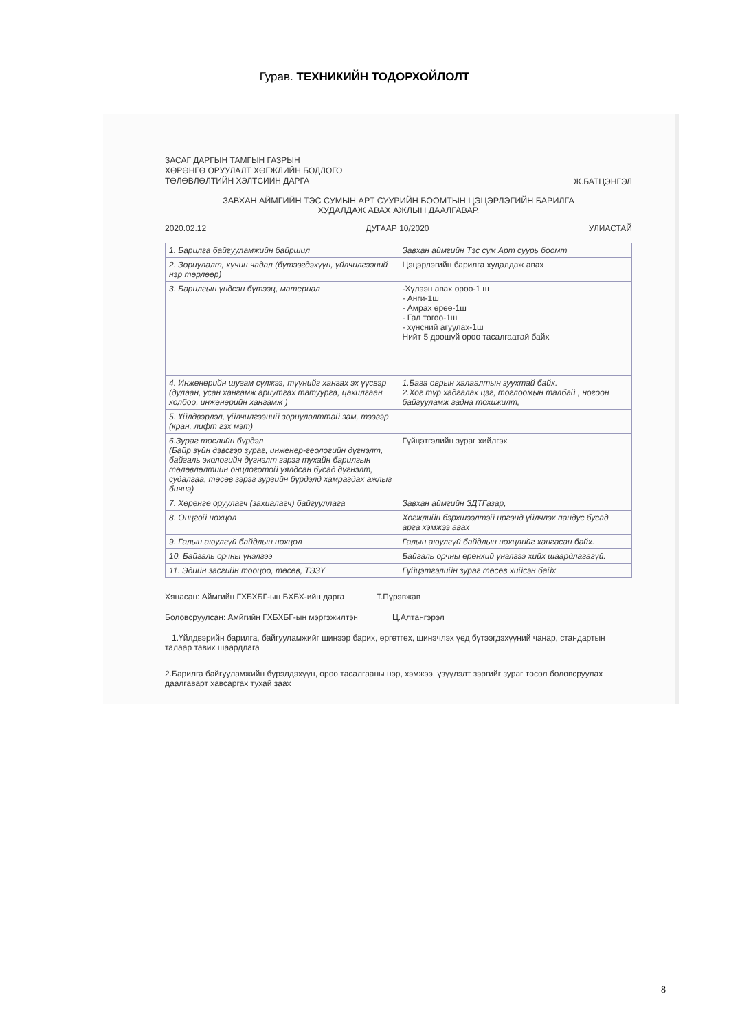Гурав. ТЕХНИКИЙН ТОДОРХОЙЛОЛТ
ЗАСАГ ДАРГЫН ТАМГЫН ГАЗРЫН
ХӨРӨНГӨ ОРУУЛАЛТ ХӨГЖЛИЙН БОДЛОГО
ТӨЛӨВЛӨЛТИЙН ХЭЛТСИЙН ДАРГА
Ж.БАТЦЭНГЭЛ
ЗАВХАН АЙМГИЙН ТЭС СУМЫН АРТ СУУРИЙН БООМТЫН ЦЭЦЭРЛЭГИЙН БАРИЛГА
ХУДАЛДАЖ АВАХ АЖЛЫН ДААЛГАВАР.
2020.02.12 ДУГААР 10/2020 УЛИАСТАЙ
| 1. Барилга байгууламжийн байршил | Завхан аймгийн Тэс сум Арт суурь боомт |
| 2. Зориулалт, хүчин чадал (бүтээгдэхүүн, үйлчилгээний нэр төрлөөр) | Цэцэрлэгийн барилга худалдаж авах |
| 3. Барилгын үндсэн бүтээц, материал | -Хүлээн авах өрөө-1 ш - Анги-1ш - Амрах өрөө-1ш - Гал тогоо-1ш - хүнсний агуулах-1ш Нийт 5 доошүй өрөө тасалгаатай байх |
| 4. Инженерийн шугам сүлжээ, түүнийг хангах эх үүсвэр (дулаан, усан хангамж ариутгах татуурга, цахилгаан холбоо, инженерийн хангамж ) | 1.Бага оврын халаалтын зуухтай байх. 2.Хог түр хадгалах цэг, тоглоомын талбай , ногоон байгууламж гадна тохижилт, |
| 5. Үйлдвэрлэл, үйлчилгээний зориулалттай зам, тээвэр (кран, лифт гэх мэт) | |
| 6.Зураг төслийн бүрдэл (Байр зүйн дэвсгэр зураг, инженер-геологийн дүгнэлт, байгаль экологийн дүгнэлт зэрэг тухайн барилгын төлөвлөлтийн онцлоготой уялдсан бусад дүгнэлт, судалгаа, төсөв зэрэг зургийн бүрдэлд хамрагдах ажлыг бичнэ) | Гүйцэтгэлийн зураг хийлгэх |
| 7. Хөрөнгө оруулагч (захиалагч) байгууллага | Завхан аймгийн ЗДТГазар, |
| 8. Онцгой нөхцөл | Хөгжлийн бэрхшээлтэй иргэнд үйлчлэх пандус бусад арга хэмжээ авах |
| 9. Галын аюулгүй байдлын нөхцөл | Галын аюулгүй байдлын нөхцлийг хангасан байх. |
| 10. Байгаль орчны үнэлгээ | Байгаль орчны ерөнхий үнэлгээ хийх шаардлагагүй. |
| 11. Эдийн засгийн тооцоо, төсөв, ТЭЗҮ | Гүйцэтгэлийн зураг төсөв хийсэн байх |
Хянасан: Аймгийн ГХБХБГ-ын БХБХ-ийн дарга Т.Пүрэвжав
Боловсруулсан: Амйгийн ГХБХБГ-ын мэргэжилтэн Ц.Алтангэрэл
1.Үйлдвэрийн барилга, байгууламжийг шинээр барих, өргөтгөх, шинэчлэх үед бүтээгдэхүүний чанар, стандартын талаар тавих шаардлага
2.Барилга байгууламжийн бүрэлдэхүүн, өрөө тасалгааны нэр, хэмжээ, үзүүлэлт зэргийг зураг төсөл боловсруулах даалгаварт хавсаргах тухай заах
8